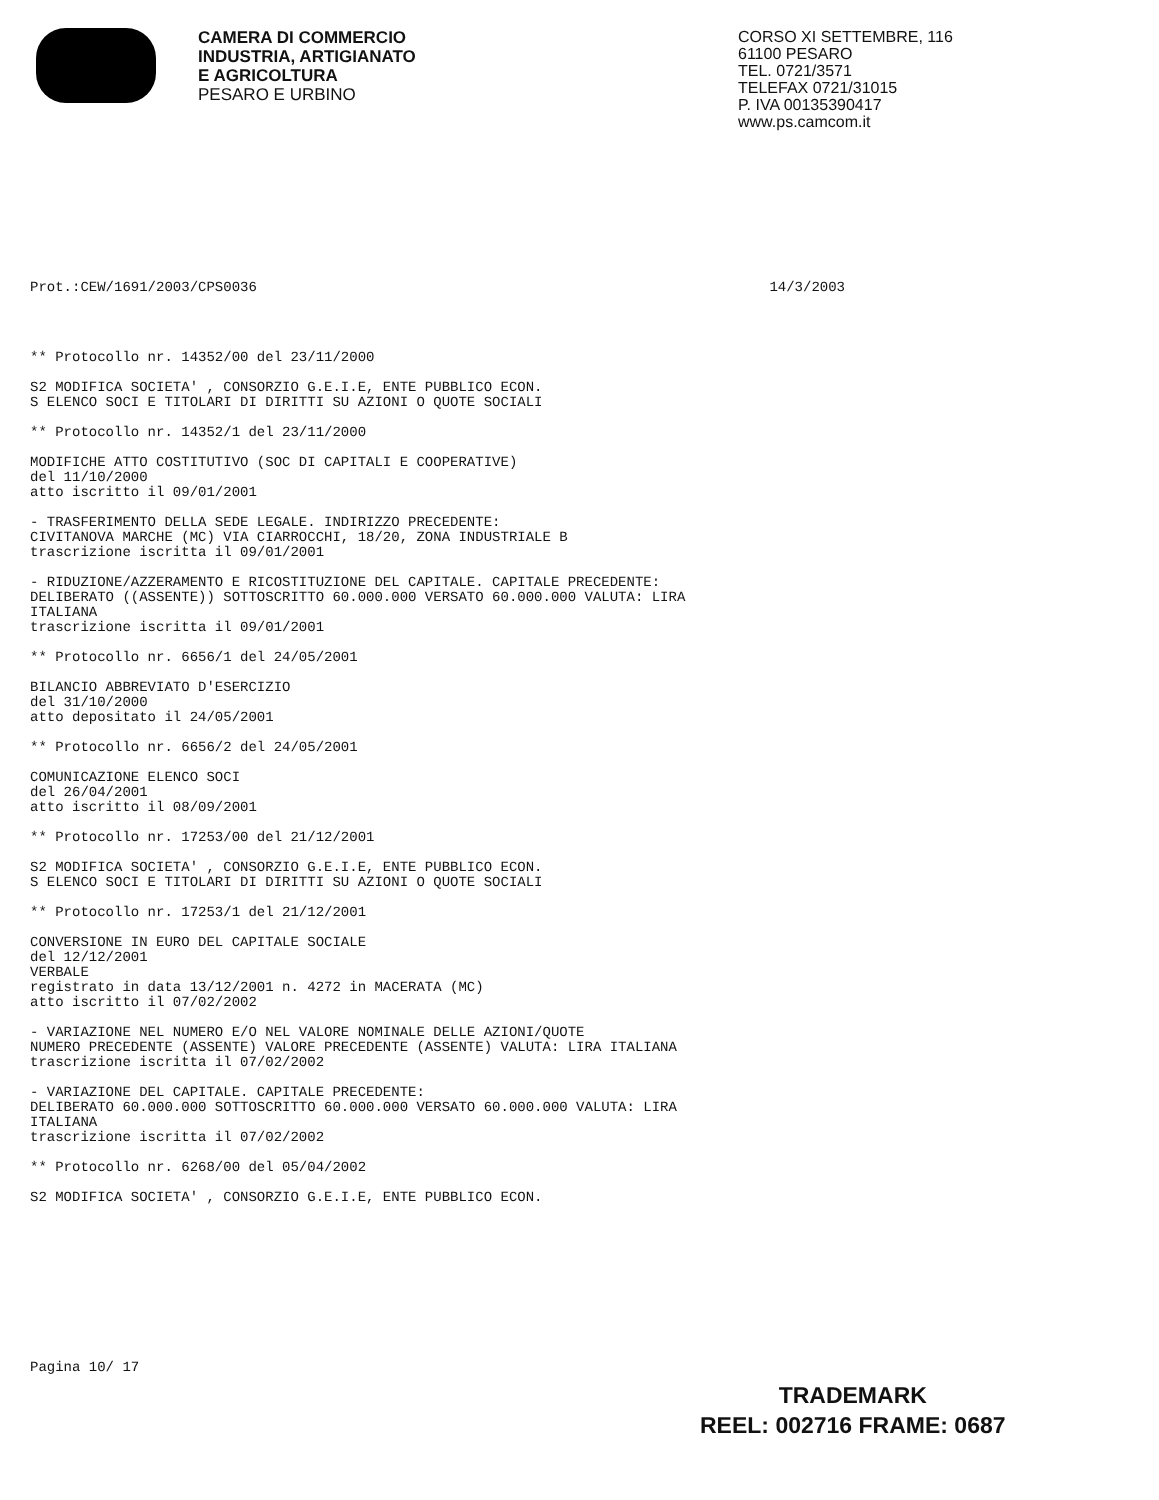CAMERA DI COMMERCIO
INDUSTRIA, ARTIGIANATO
E AGRICOLTURA
PESARO E URBINO
CORSO XI SETTEMBRE, 116
61100 PESARO
TEL. 0721/3571
TELEFAX 0721/31015
P. IVA 00135390417
www.ps.camcom.it
Prot.:CEW/1691/2003/CPS0036 14/3/2003
** Protocollo nr. 14352/00 del 23/11/2000
S2 MODIFICA SOCIETA' , CONSORZIO G.E.I.E, ENTE PUBBLICO ECON.
S ELENCO SOCI E TITOLARI DI DIRITTI SU AZIONI O QUOTE SOCIALI
** Protocollo nr. 14352/1 del 23/11/2000
MODIFICHE ATTO COSTITUTIVO (SOC DI CAPITALI E COOPERATIVE)
del 11/10/2000
atto iscritto il 09/01/2001
- TRASFERIMENTO DELLA SEDE LEGALE. INDIRIZZO PRECEDENTE:
CIVITANOVA MARCHE (MC) VIA CIARROCCHI, 18/20, ZONA INDUSTRIALE B
trascrizione iscritta il 09/01/2001
- RIDUZIONE/AZZERAMENTO E RICOSTITUZIONE DEL CAPITALE. CAPITALE PRECEDENTE:
DELIBERATO ((ASSENTE)) SOTTOSCRITTO 60.000.000 VERSATO 60.000.000 VALUTA: LIRA
ITALIANA
trascrizione iscritta il 09/01/2001
** Protocollo nr. 6656/1 del 24/05/2001
BILANCIO ABBREVIATO D'ESERCIZIO
del 31/10/2000
atto depositato il 24/05/2001
** Protocollo nr. 6656/2 del 24/05/2001
COMUNICAZIONE ELENCO SOCI
del 26/04/2001
atto iscritto il 08/09/2001
** Protocollo nr. 17253/00 del 21/12/2001
S2 MODIFICA SOCIETA' , CONSORZIO G.E.I.E, ENTE PUBBLICO ECON.
S ELENCO SOCI E TITOLARI DI DIRITTI SU AZIONI O QUOTE SOCIALI
** Protocollo nr. 17253/1 del 21/12/2001
CONVERSIONE IN EURO DEL CAPITALE SOCIALE
del 12/12/2001
VERBALE
registrato in data 13/12/2001 n. 4272 in MACERATA (MC)
atto iscritto il 07/02/2002
- VARIAZIONE NEL NUMERO E/O NEL VALORE NOMINALE DELLE AZIONI/QUOTE
NUMERO PRECEDENTE (ASSENTE) VALORE PRECEDENTE (ASSENTE) VALUTA: LIRA ITALIANA
trascrizione iscritta il 07/02/2002
- VARIAZIONE DEL CAPITALE. CAPITALE PRECEDENTE:
DELIBERATO 60.000.000 SOTTOSCRITTO 60.000.000 VERSATO 60.000.000 VALUTA: LIRA
ITALIANA
trascrizione iscritta il 07/02/2002
** Protocollo nr. 6268/00 del 05/04/2002
S2 MODIFICA SOCIETA' , CONSORZIO G.E.I.E, ENTE PUBBLICO ECON.
Pagina 10/ 17
TRADEMARK
REEL: 002716 FRAME: 0687